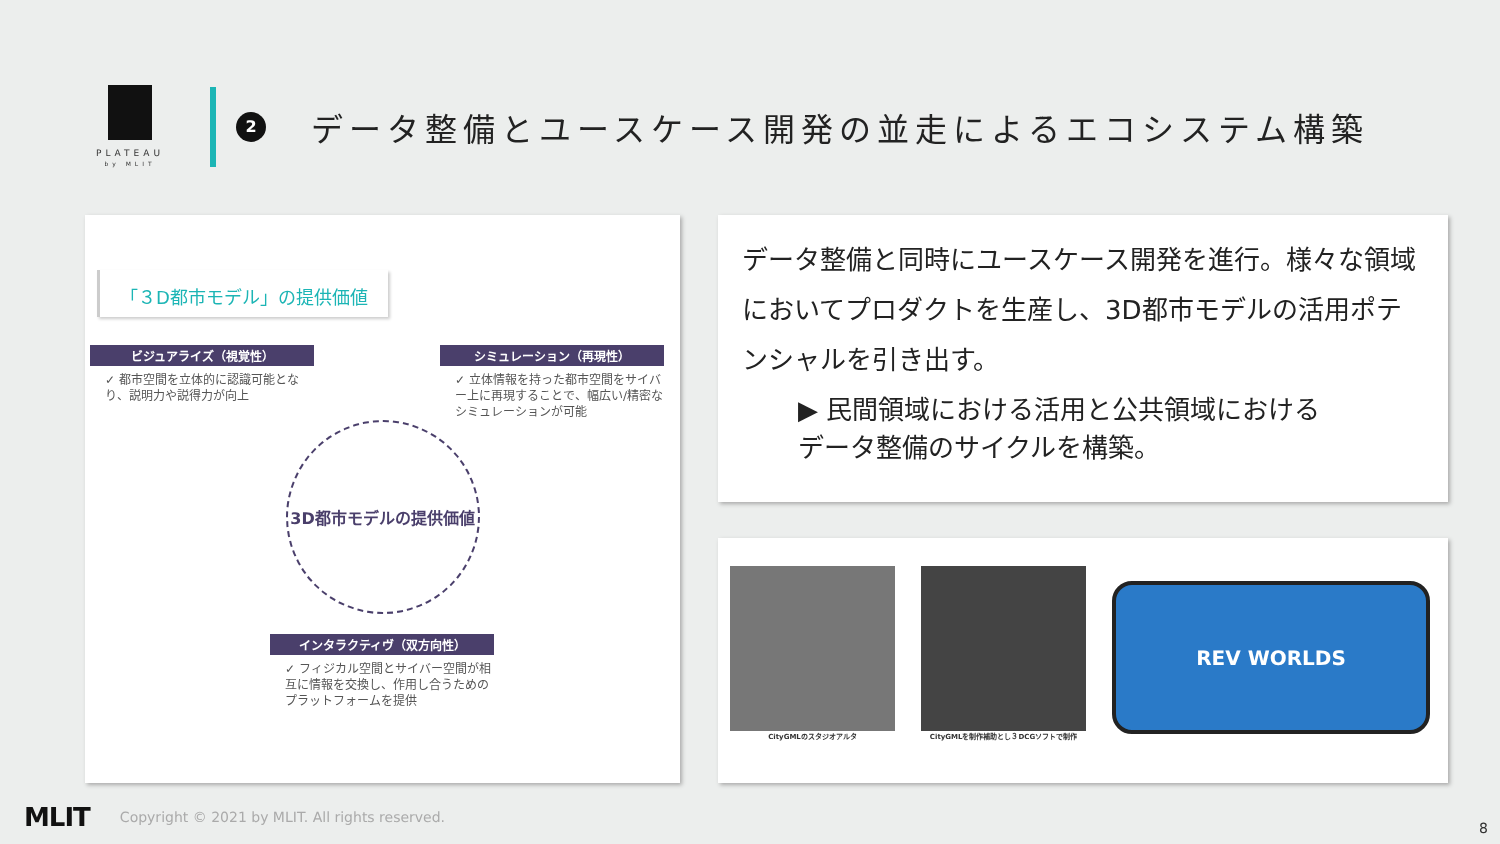PLATEAU
by MLIT
2
データ整備とユースケース開発の並走によるエコシステム構築
「３D都市モデル」の提供価値
ビジュアライズ（視覚性）
✓ 都市空間を立体的に認識可能となり、説明力や説得力が向上
シミュレーション（再現性）
✓ 立体情報を持った都市空間をサイバー上に再現することで、幅広い/精密なシミュレーションが可能
3D都市モデルの提供価値
インタラクティヴ（双方向性）
✓ フィジカル空間とサイバー空間が相互に情報を交換し、作用し合うためのプラットフォームを提供
データ整備と同時にユースケース開発を進行。様々な領域においてプロダクトを生産し、3D都市モデルの活用ポテンシャルを引き出す。
▶ 民間領域における活用と公共領域における
データ整備のサイクルを構築。
CityGMLのスタジオアルタ CityGMLを制作補助とし３DCGソフトで制作
REV WORLDS
MLIT Copyright © 2021 by MLIT. All rights reserved.
8